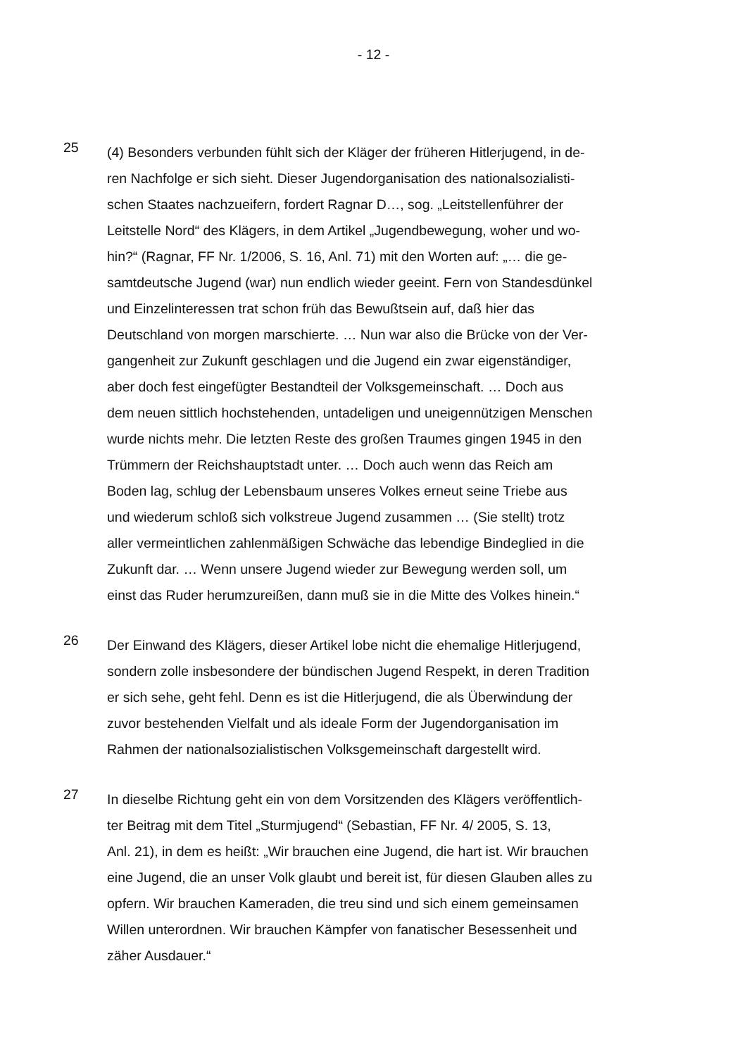- 12 -
25
(4) Besonders verbunden fühlt sich der Kläger der früheren Hitlerjugend, in de-
ren Nachfolge er sich sieht. Dieser Jugendorganisation des nationalsozialisti-
schen Staates nachzueifern, fordert Ragnar D…, sog. „Leitstellenführer der
Leitstelle Nord“ des Klägers, in dem Artikel „Jugendbewegung, woher und wo-
hin?“ (Ragnar, FF Nr. 1/2006, S. 16, Anl. 71) mit den Worten auf: „… die ge-
samtdeutsche Jugend (war) nun endlich wieder geeint. Fern von Standesdünkel
und Einzelinteressen trat schon früh das Bewußtsein auf, daß hier das
Deutschland von morgen marschierte. … Nun war also die Brücke von der Ver-
gangenheit zur Zukunft geschlagen und die Jugend ein zwar eigenständiger,
aber doch fest eingefügter Bestandteil der Volksgemeinschaft. … Doch aus
dem neuen sittlich hochstehenden, untadeligen und uneigennützigen Menschen
wurde nichts mehr. Die letzten Reste des großen Traumes gingen 1945 in den
Trümmern der Reichshauptstadt unter. … Doch auch wenn das Reich am
Boden lag, schlug der Lebensbaum unseres Volkes erneut seine Triebe aus
und wiederum schloß sich volkstreue Jugend zusammen … (Sie stellt) trotz
aller vermeintlichen zahlenmäßigen Schwäche das lebendige Bindeglied in die
Zukunft dar. … Wenn unsere Jugend wieder zur Bewegung werden soll, um
einst das Ruder herumzureißen, dann muß sie in die Mitte des Volkes hinein.“
26
Der Einwand des Klägers, dieser Artikel lobe nicht die ehemalige Hitlerjugend,
sondern zolle insbesondere der bündischen Jugend Respekt, in deren Tradition
er sich sehe, geht fehl. Denn es ist die Hitlerjugend, die als Überwindung der
zuvor bestehenden Vielfalt und als ideale Form der Jugendorganisation im
Rahmen der nationalsozialistischen Volksgemeinschaft dargestellt wird.
27
In dieselbe Richtung geht ein von dem Vorsitzenden des Klägers veröffentlich-
ter Beitrag mit dem Titel „Sturmjugend“ (Sebastian, FF Nr. 4/ 2005, S. 13,
Anl. 21), in dem es heißt: „Wir brauchen eine Jugend, die hart ist. Wir brauchen
eine Jugend, die an unser Volk glaubt und bereit ist, für diesen Glauben alles zu
opfern. Wir brauchen Kameraden, die treu sind und sich einem gemeinsamen
Willen unterordnen. Wir brauchen Kämpfer von fanatischer Besessenheit und
zäher Ausdauer.“